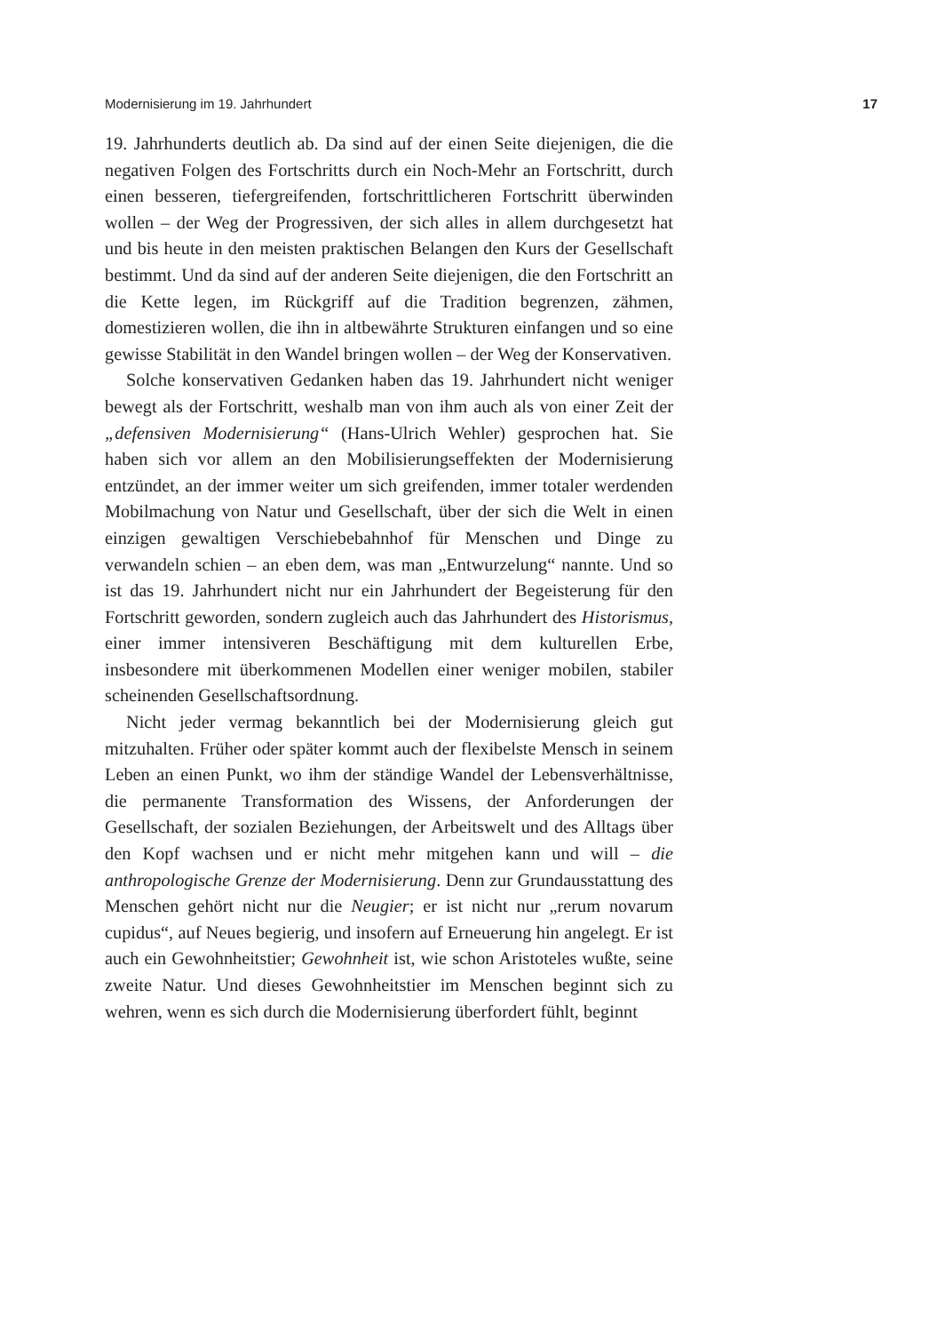Modernisierung im 19. Jahrhundert 17
19. Jahrhunderts deutlich ab. Da sind auf der einen Seite diejenigen, die die negativen Folgen des Fortschritts durch ein Noch-Mehr an Fortschritt, durch einen besseren, tiefergreifenden, fortschrittlicheren Fortschritt überwinden wollen – der Weg der Progressiven, der sich alles in allem durchgesetzt hat und bis heute in den meisten praktischen Belangen den Kurs der Gesellschaft bestimmt. Und da sind auf der anderen Seite diejenigen, die den Fortschritt an die Kette legen, im Rückgriff auf die Tradition begrenzen, zähmen, domestizieren wollen, die ihn in altbewährte Strukturen einfangen und so eine gewisse Stabilität in den Wandel bringen wollen – der Weg der Konservativen.
Solche konservativen Gedanken haben das 19. Jahrhundert nicht weniger bewegt als der Fortschritt, weshalb man von ihm auch als von einer Zeit der „defensiven Modernisierung“ (Hans-Ulrich Wehler) gesprochen hat. Sie haben sich vor allem an den Mobilisierungseffekten der Modernisierung entzündet, an der immer weiter um sich greifenden, immer totaler werdenden Mobilmachung von Natur und Gesellschaft, über der sich die Welt in einen einzigen gewaltigen Verschiebebahnhof für Menschen und Dinge zu verwandeln schien – an eben dem, was man „Entwurzelung“ nannte. Und so ist das 19. Jahrhundert nicht nur ein Jahrhundert der Begeisterung für den Fortschritt geworden, sondern zugleich auch das Jahrhundert des Historismus, einer immer intensiveren Beschäftigung mit dem kulturellen Erbe, insbesondere mit überkommenen Modellen einer weniger mobilen, stabiler scheinenden Gesellschaftsordnung.
Nicht jeder vermag bekanntlich bei der Modernisierung gleich gut mitzuhalten. Früher oder später kommt auch der flexibelste Mensch in seinem Leben an einen Punkt, wo ihm der ständige Wandel der Lebensverhältnisse, die permanente Transformation des Wissens, der Anforderungen der Gesellschaft, der sozialen Beziehungen, der Arbeitswelt und des Alltags über den Kopf wachsen und er nicht mehr mitgehen kann und will – die anthropologische Grenze der Modernisierung. Denn zur Grundausstattung des Menschen gehört nicht nur die Neugier; er ist nicht nur „rerum novarum cupidus“, auf Neues begierig, und insofern auf Erneuerung hin angelegt. Er ist auch ein Gewohnheitstier; Gewohnheit ist, wie schon Aristoteles wußte, seine zweite Natur. Und dieses Gewohnheitstier im Menschen beginnt sich zu wehren, wenn es sich durch die Modernisierung überfordert fühlt, beginnt